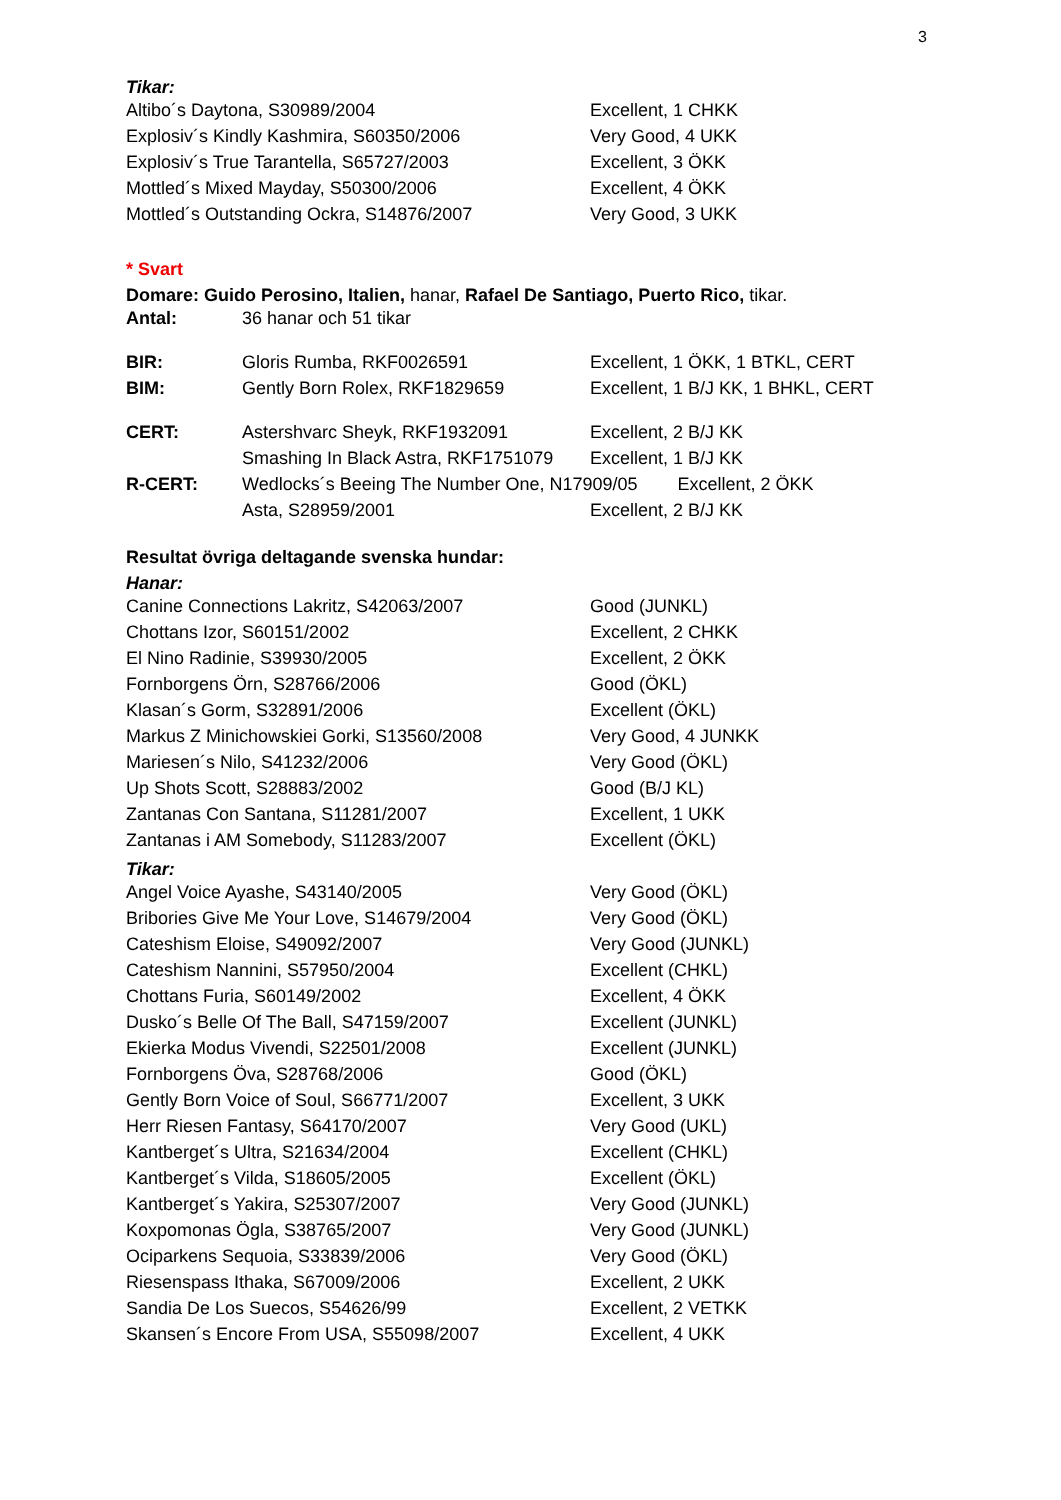3
Tikar:
| Altibo´s Daytona, S30989/2004 | Excellent, 1 CHKK |
| Explosiv´s Kindly Kashmira, S60350/2006 | Very Good, 4 UKK |
| Explosiv´s True Tarantella, S65727/2003 | Excellent, 3 ÖKK |
| Mottled´s Mixed Mayday, S50300/2006 | Excellent, 4 ÖKK |
| Mottled´s Outstanding Ockra, S14876/2007 | Very Good, 3 UKK |
* Svart
Domare: Guido Perosino, Italien, hanar, Rafael De Santiago, Puerto Rico, tikar.
| Antal: | 36 hanar och 51 tikar | |
| BIR: | Gloris Rumba, RKF0026591 | Excellent, 1 ÖKK, 1 BTKL, CERT |
| BIM: | Gently Born Rolex, RKF1829659 | Excellent, 1 B/J KK, 1 BHKL, CERT |
| CERT: | Astershvarc Sheyk, RKF1932091 | Excellent, 2 B/J KK |
| | Smashing In Black Astra, RKF1751079 | Excellent, 1 B/J KK |
| R-CERT: | Wedlocks´s Beeing The Number One, N17909/05 Excellent, 2 ÖKK | |
| | Asta, S28959/2001 | Excellent, 2 B/J KK |
Resultat övriga deltagande svenska hundar:
Hanar:
| Canine Connections Lakritz, S42063/2007 | Good (JUNKL) |
| Chottans Izor, S60151/2002 | Excellent, 2 CHKK |
| El Nino Radinie, S39930/2005 | Excellent, 2 ÖKK |
| Fornborgens Örn, S28766/2006 | Good (ÖKL) |
| Klasan´s Gorm, S32891/2006 | Excellent (ÖKL) |
| Markus Z Minichowskiei Gorki, S13560/2008 | Very Good, 4 JUNKK |
| Mariesen´s Nilo, S41232/2006 | Very Good (ÖKL) |
| Up Shots Scott, S28883/2002 | Good (B/J KL) |
| Zantanas Con Santana, S11281/2007 | Excellent, 1 UKK |
| Zantanas i AM Somebody, S11283/2007 | Excellent (ÖKL) |
Tikar:
| Angel Voice Ayashe, S43140/2005 | Very Good (ÖKL) |
| Bribories Give Me Your Love, S14679/2004 | Very Good (ÖKL) |
| Cateshism Eloise, S49092/2007 | Very Good (JUNKL) |
| Cateshism Nannini, S57950/2004 | Excellent (CHKL) |
| Chottans Furia, S60149/2002 | Excellent, 4 ÖKK |
| Dusko´s Belle Of The Ball, S47159/2007 | Excellent (JUNKL) |
| Ekierka Modus Vivendi, S22501/2008 | Excellent (JUNKL) |
| Fornborgens Öva, S28768/2006 | Good (ÖKL) |
| Gently Born Voice of Soul, S66771/2007 | Excellent, 3 UKK |
| Herr Riesen Fantasy, S64170/2007 | Very Good (UKL) |
| Kantberget´s Ultra, S21634/2004 | Excellent (CHKL) |
| Kantberget´s Vilda, S18605/2005 | Excellent (ÖKL) |
| Kantberget´s Yakira, S25307/2007 | Very Good (JUNKL) |
| Koxpomonas Ögla, S38765/2007 | Very Good (JUNKL) |
| Ociparkens Sequoia, S33839/2006 | Very Good (ÖKL) |
| Riesenspass Ithaka, S67009/2006 | Excellent, 2 UKK |
| Sandia De Los Suecos, S54626/99 | Excellent, 2 VETKK |
| Skansen´s Encore From USA, S55098/2007 | Excellent, 4 UKK |